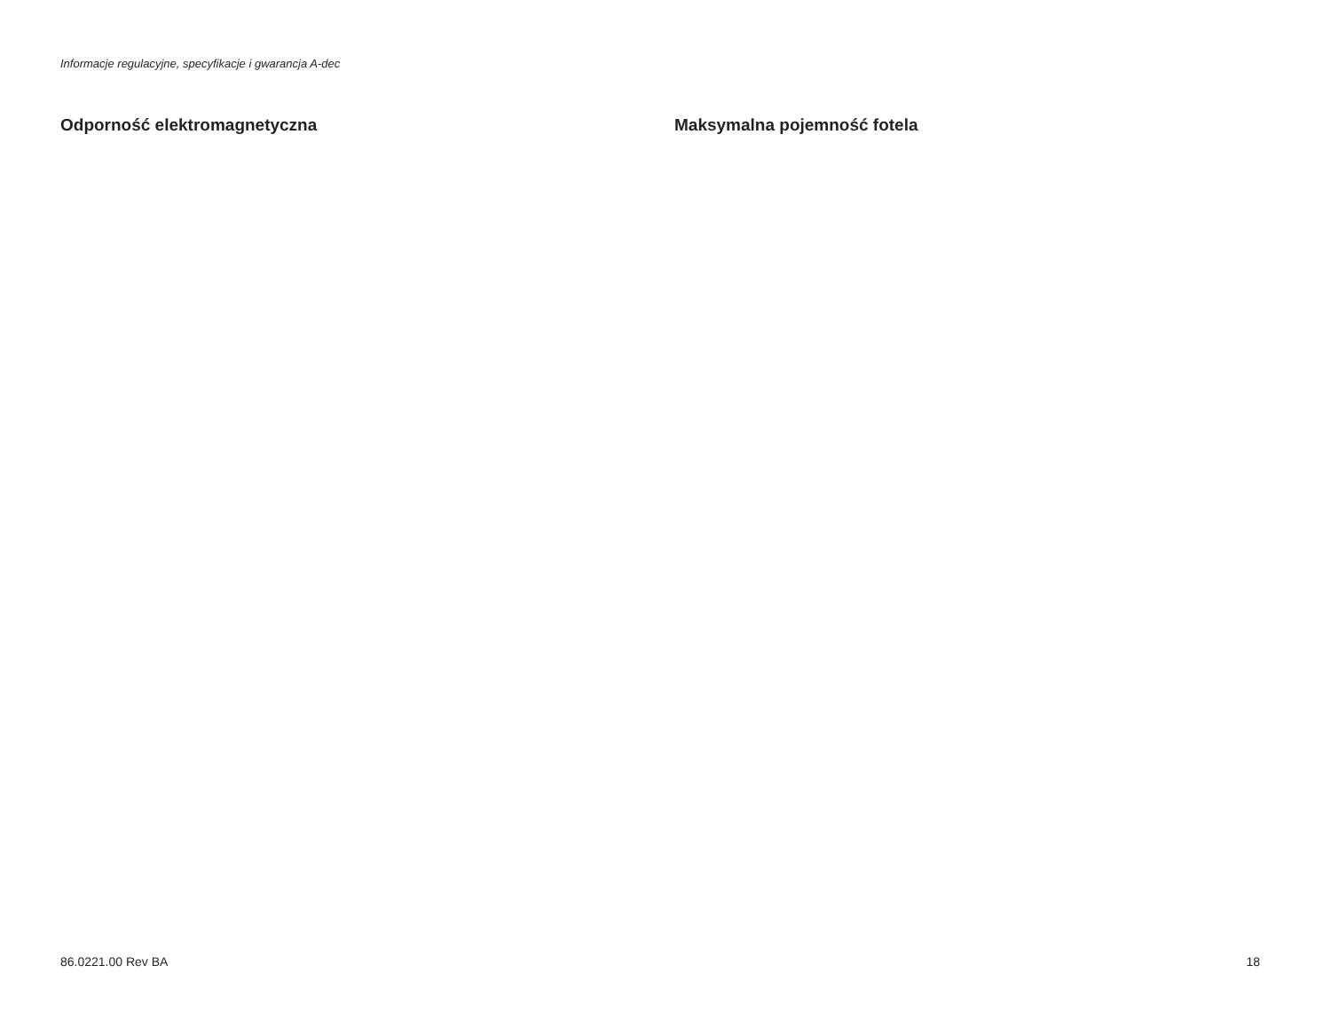Informacje regulacyjne, specyfikacje i gwarancja A-dec
Odporność elektromagnetyczna Maksymalna pojemność fotela
86.0221.00 Rev BA 18